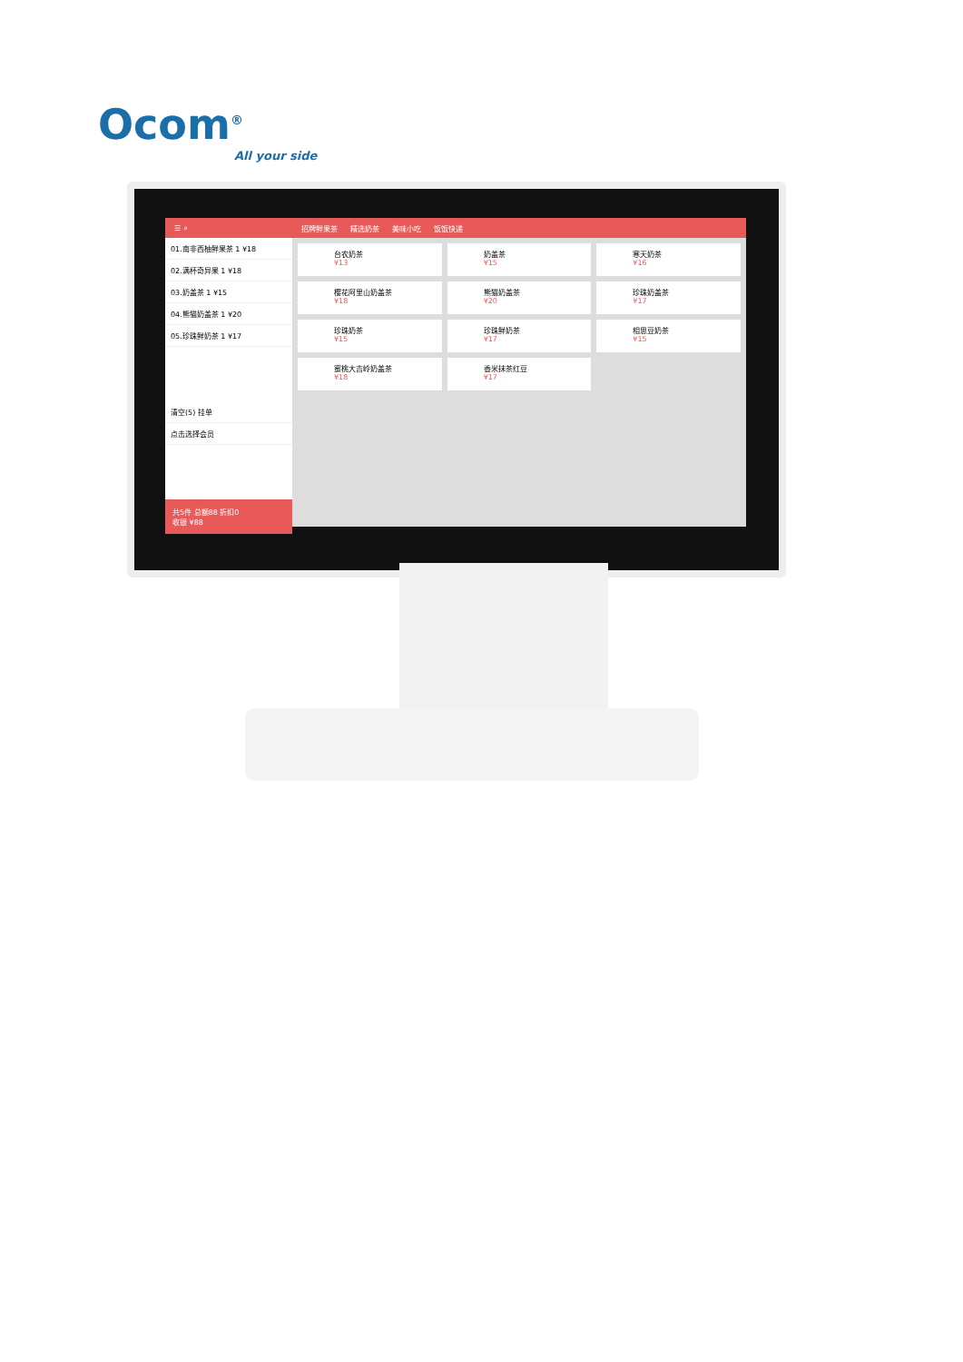Ocom<sup>®</sup>
All your side
☰ ⌕
01.南非西柚鲜果茶 1 ¥18
02.满杯奇异果 1 ¥18
03.奶盖茶 1 ¥15
04.熊猫奶盖茶 1 ¥20
05.珍珠鲜奶茶 1 ¥17
清空(5) 挂单
点击选择会员
共5件 总额88 折扣0
收银 ¥88
招牌鲜果茶 精选奶茶 美味小吃 饭饭快递
台农奶茶
¥13
奶盖茶
¥15
寒天奶茶
¥16
樱花阿里山奶盖茶
¥18
熊猫奶盖茶
¥20
珍珠奶盖茶
¥17
珍珠奶茶
¥15
珍珠鲜奶茶
¥17
相思豆奶茶
¥15
蜜桃大吉岭奶盖茶
¥18
香米抹茶红豆
¥17